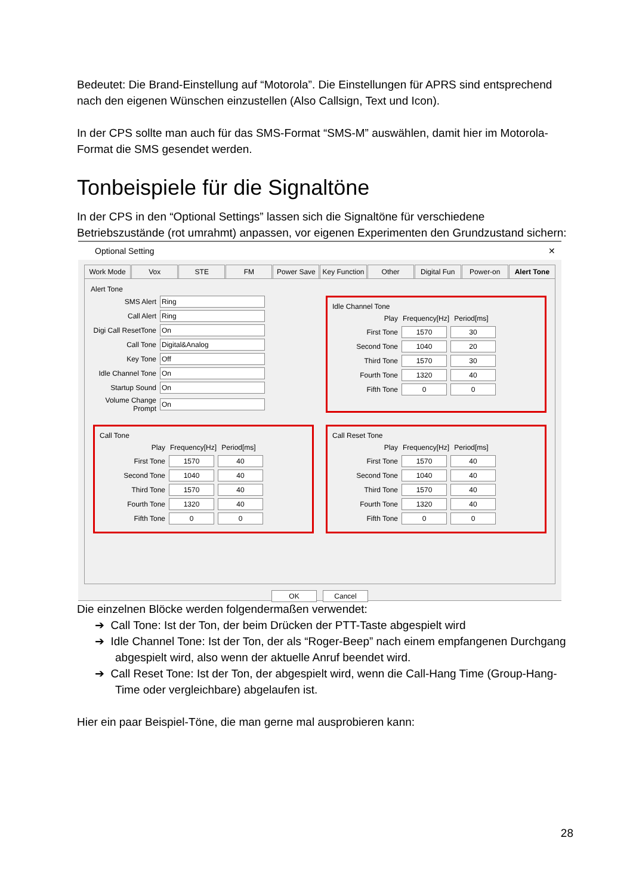Bedeutet: Die Brand-Einstellung auf “Motorola”. Die Einstellungen für APRS sind entsprechend nach den eigenen Wünschen einzustellen (Also Callsign, Text und Icon).
In der CPS sollte man auch für das SMS-Format “SMS-M” auswählen, damit hier im Motorola-Format die SMS gesendet werden.
Tonbeispiele für die Signaltöne
In der CPS in den “Optional Settings” lassen sich die Signaltöne für verschiedene Betriebszustände (rot umrahmt) anpassen, vor eigenen Experimenten den Grundzustand sichern:
Optional Setting ✕
Work Mode Vox STE FM Power Save Key Function Other Digital Fun Power-on Alert Tone
Alert Tone
SMS Alert Ring
Call Alert Ring
Digi Call ResetTone On
Call Tone Digital&Analog
Key Tone Off
Idle Channel Tone On
Startup Sound On
Volume Change Prompt On
Idle Channel Tone
Play Frequency[Hz] Period[ms]
First Tone 1570 30
Second Tone 1040 20
Third Tone 1570 30
Fourth Tone 1320 40
Fifth Tone 0 0
Call Tone
Play Frequency[Hz] Period[ms]
First Tone 1570 40
Second Tone 1040 40
Third Tone 1570 40
Fourth Tone 1320 40
Fifth Tone 0 0
Call Reset Tone
Play Frequency[Hz] Period[ms]
First Tone 1570 40
Second Tone 1040 40
Third Tone 1570 40
Fourth Tone 1320 40
Fifth Tone 0 0
OK Cancel
Die einzelnen Blöcke werden folgendermaßen verwendet:
➔ Call Tone: Ist der Ton, der beim Drücken der PTT-Taste abgespielt wird
➔ Idle Channel Tone: Ist der Ton, der als “Roger-Beep” nach einem empfangenen Durchgang abgespielt wird, also wenn der aktuelle Anruf beendet wird.
➔ Call Reset Tone: Ist der Ton, der abgespielt wird, wenn die Call-Hang Time (Group-Hang-Time oder vergleichbare) abgelaufen ist.
Hier ein paar Beispiel-Töne, die man gerne mal ausprobieren kann:
28